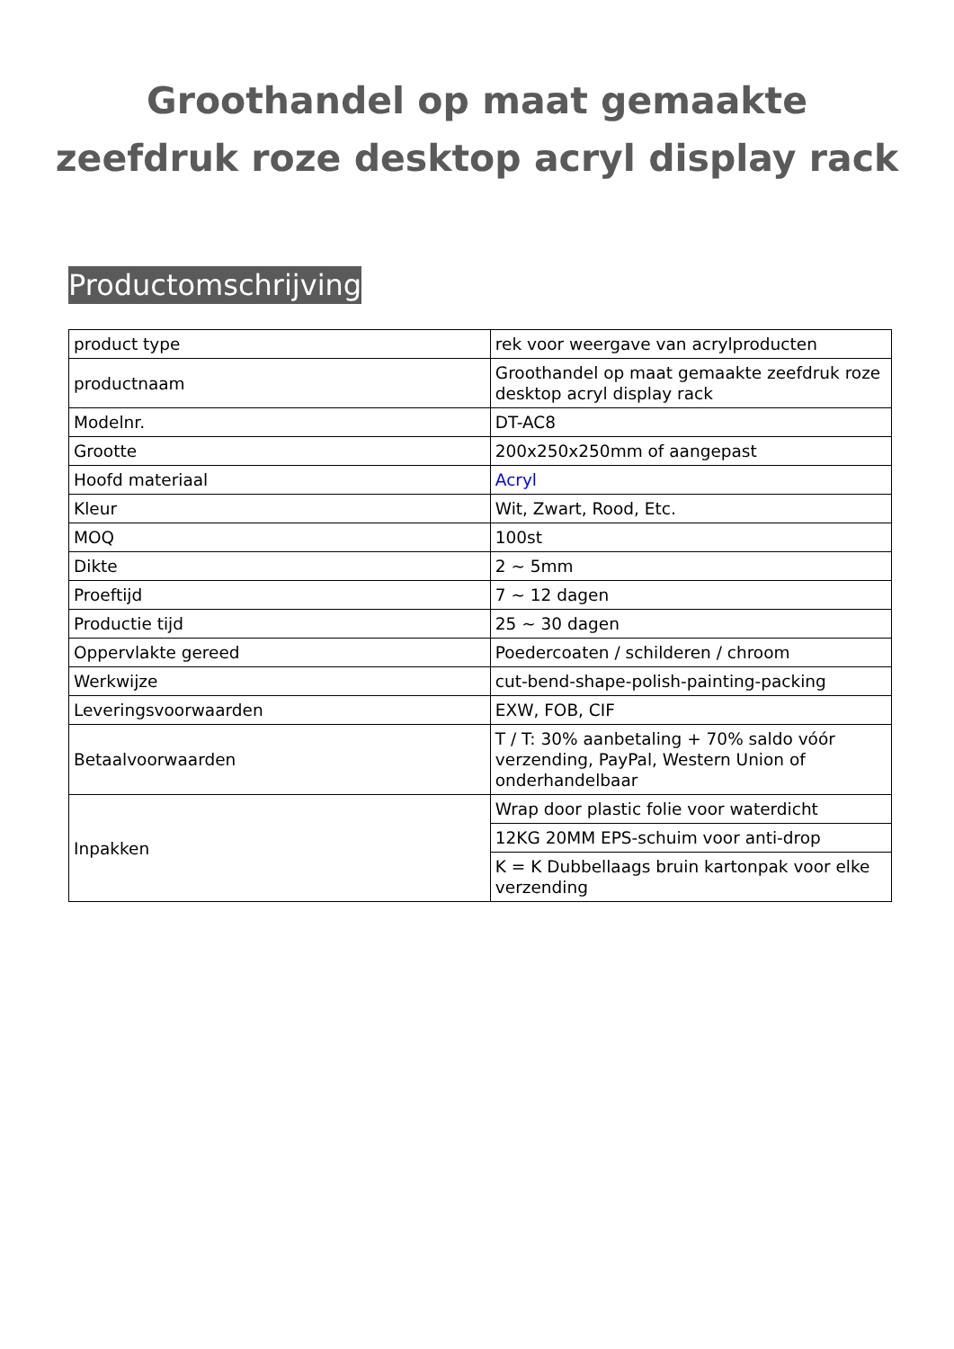Groothandel op maat gemaakte zeefdruk roze desktop acryl display rack
Productomschrijving
| product type | rek voor weergave van acrylproducten |
| productnaam | Groothandel op maat gemaakte zeefdruk roze desktop acryl display rack |
| Modelnr. | DT-AC8 |
| Grootte | 200x250x250mm of aangepast |
| Hoofd materiaal | Acryl |
| Kleur | Wit, Zwart, Rood, Etc. |
| MOQ | 100st |
| Dikte | 2 ~ 5mm |
| Proeftijd | 7 ~ 12 dagen |
| Productie tijd | 25 ~ 30 dagen |
| Oppervlakte gereed | Poedercoaten / schilderen / chroom |
| Werkwijze | cut-bend-shape-polish-painting-packing |
| Leveringsvoorwaarden | EXW, FOB, CIF |
| Betaalvoorwaarden | T / T: 30% aanbetaling + 70% saldo vóór verzending, PayPal, Western Union of onderhandelbaar |
| Inpakken | Wrap door plastic folie voor waterdicht |
| | 12KG 20MM EPS-schuim voor anti-drop |
| | K = K Dubbellaags bruin kartonpak voor elke verzending |